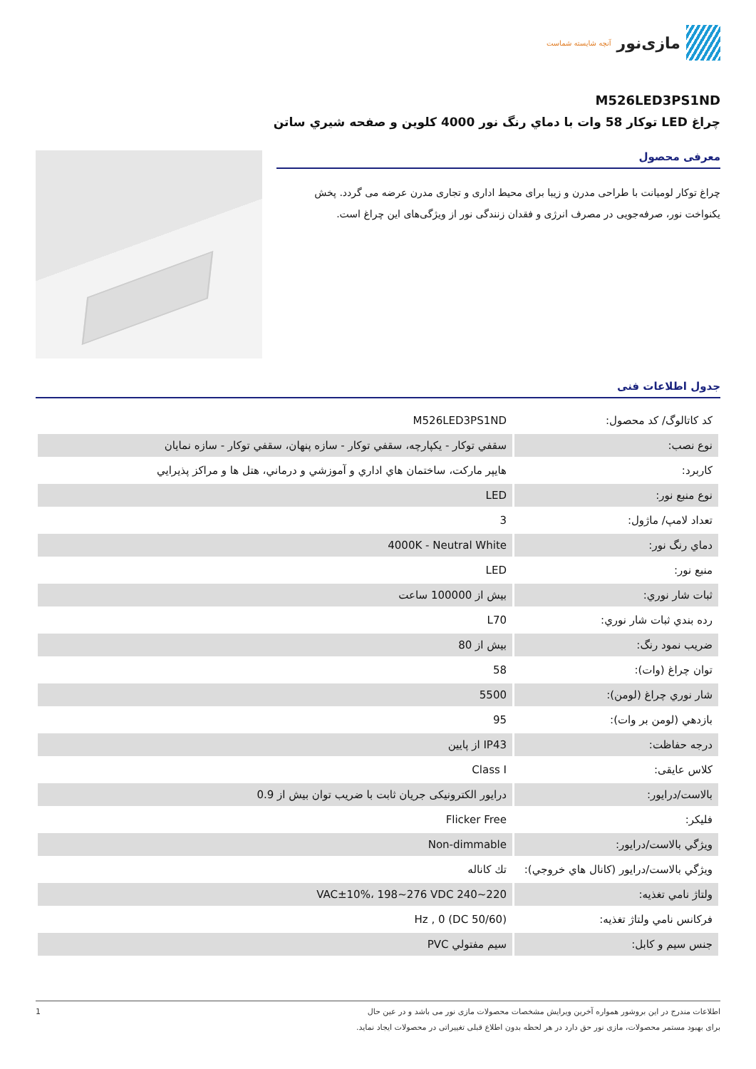مازی‌نور آنچه شایسته شماست
M526LED3PS1ND
چراغ LED توكار 58 وات با دماي رنگ نور 4000 كلوين و صفحه شيري ساتن
معرفی محصول
چراغ توکار لومیانت با طراحی مدرن و زیبا برای محیط اداری و تجاری مدرن عرضه می گردد. پخش یکنواخت نور، صرفه‌جویی در مصرف انرژی و فقدان زنندگی نور از ویژگی‌های این چراغ است.
جدول اطلاعات فنی
| كد كاتالوگ/ كد محصول: | M526LED3PS1ND |
| نوع نصب: | سقفي توكار - يكپارچه، سقفي توكار - سازه پنهان، سقفي توكار - سازه نمايان |
| كاربرد: | هايپر ماركت، ساختمان هاي اداري و آموزشي و درماني، هتل ها و مراكز پذيرايي |
| نوع منبع نور: | LED |
| تعداد لامپ/ ماژول: | 3 |
| دماي رنگ نور: | 4000K - Neutral White |
| منبع نور: | LED |
| ثبات شار نوري: | بيش از 100000 ساعت |
| رده بندي ثبات شار نوري: | L70 |
| ضريب نمود رنگ: | بيش از 80 |
| توان چراغ (وات): | 58 |
| شار نوري چراغ (لومن): | 5500 |
| بازدهي (لومن بر وات): | 95 |
| درجه حفاظت: | IP43 از پايين |
| كلاس عايقی: | Class I |
| بالاست/درايور: | درايور الكترونيكی جريان ثابت با ضريب توان بيش از 0.9 |
| فليكر: | Flicker Free |
| ويژگي بالاست/درايور: | Non-dimmable |
| ويژگي بالاست/درايور (كانال هاي خروجي): | تك كاناله |
| ولتاژ نامي تغذيه: | VAC±10%، 198~276 VDC 240~220 |
| فركانس نامي ولتاژ تغذيه: | (Hz , 0 (DC 50/60 |
| جنس سيم و كابل: | سيم مفتولي PVC |
اطلاعات مندرج در این بروشور همواره آخرین ویرایش مشخصات محصولات مازی نور می باشد و در عین حال
برای بهبود مستمر محصولات، مازی نور حق دارد در هر لحظه بدون اطلاع قبلی تغییراتی در محصولات ایجاد نماید.
1